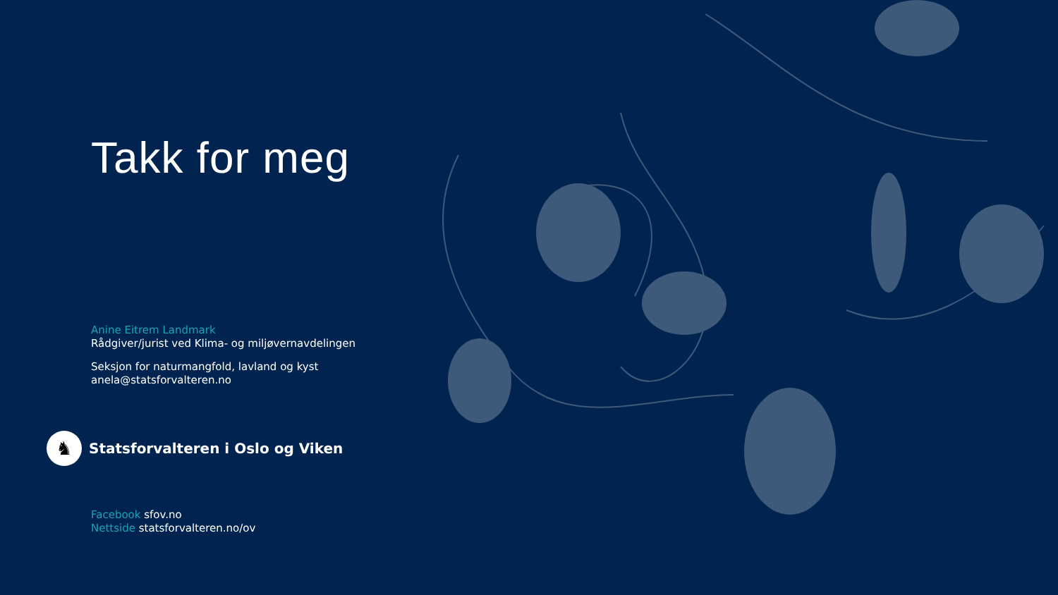Takk for meg
Anine Eitrem Landmark
Rådgiver/jurist ved Klima- og miljøvernavdelingen
Seksjon for naturmangfold, lavland og kyst
anela@statsforvalteren.no
♞
Statsforvalteren i Oslo og Viken
Facebook sfov.no
Nettside statsforvalteren.no/ov